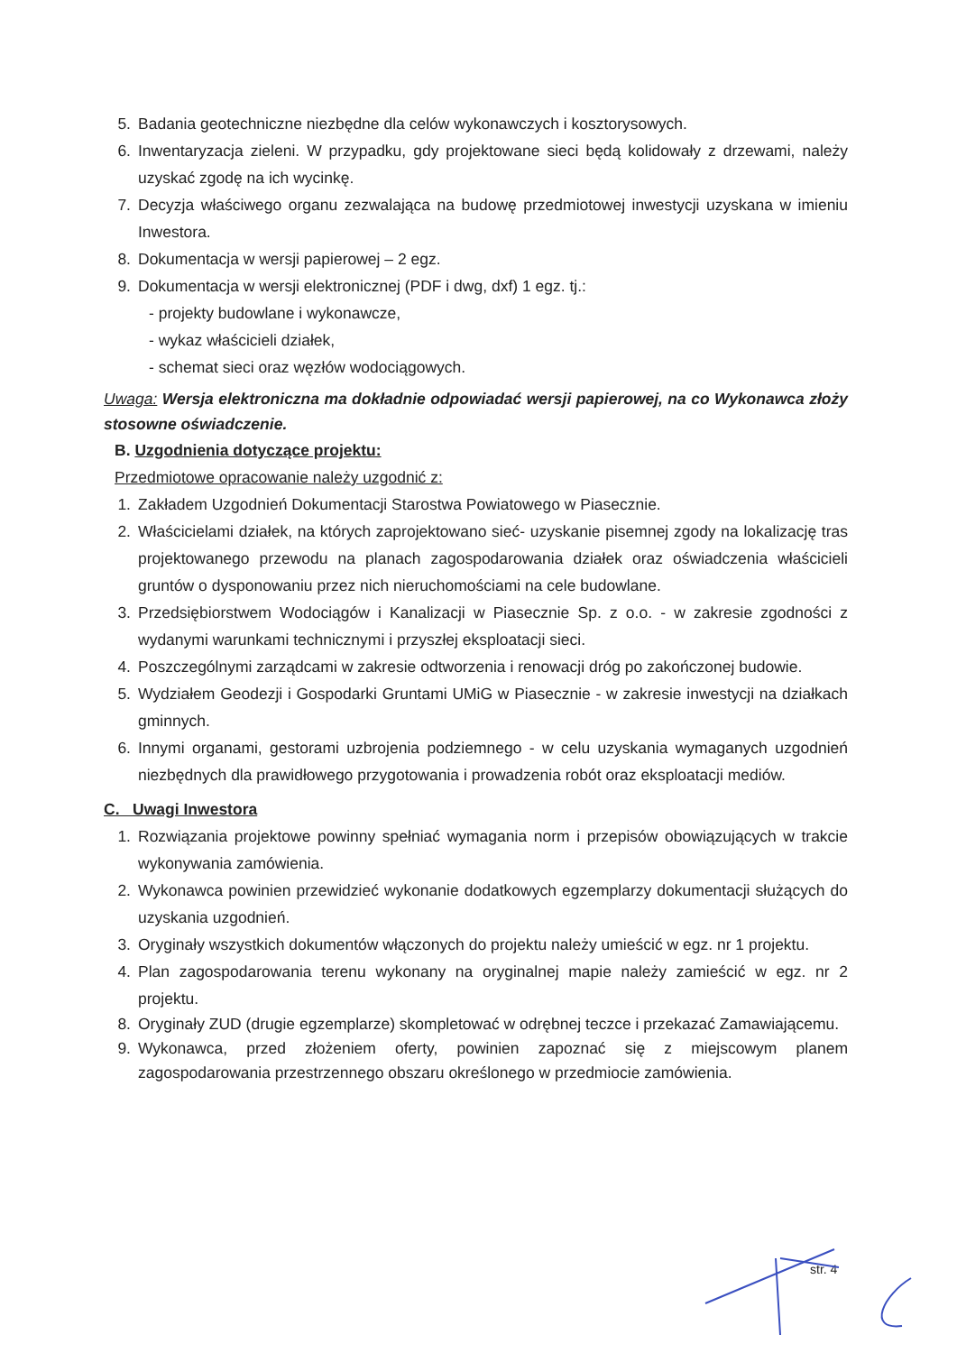5. Badania geotechniczne niezbędne dla celów wykonawczych i kosztorysowych.
6. Inwentaryzacja zieleni. W przypadku, gdy projektowane sieci będą kolidowały z drzewami, należy uzyskać zgodę na ich wycinkę.
7. Decyzja właściwego organu zezwalająca na budowę przedmiotowej inwestycji uzyskana w imieniu Inwestora.
8. Dokumentacja w wersji papierowej – 2 egz.
9. Dokumentacja w wersji elektronicznej (PDF i dwg, dxf) 1 egz. tj.:
- projekty budowlane i wykonawcze,
- wykaz właścicieli działek,
- schemat sieci oraz węzłów wodociągowych.
Uwaga: Wersja elektroniczna ma dokładnie odpowiadać wersji papierowej, na co Wykonawca złoży stosowne oświadczenie.
B. Uzgodnienia dotyczące projektu:
Przedmiotowe opracowanie należy uzgodnić z:
1. Zakładem Uzgodnień Dokumentacji Starostwa Powiatowego w Piasecznie.
2. Właścicielami działek, na których zaprojektowano sieć- uzyskanie pisemnej zgody na lokalizację tras projektowanego przewodu na planach zagospodarowania działek oraz oświadczenia właścicieli gruntów o dysponowaniu przez nich nieruchomościami na cele budowlane.
3. Przedsiębiorstwem Wodociągów i Kanalizacji w Piasecznie Sp. z o.o. - w zakresie zgodności z wydanymi warunkami technicznymi i przyszłej eksploatacji sieci.
4. Poszczególnymi zarządcami w zakresie odtworzenia i renowacji dróg po zakończonej budowie.
5. Wydziałem Geodezji i Gospodarki Gruntami UMiG w Piasecznie - w zakresie inwestycji na działkach gminnych.
6. Innymi organami, gestorami uzbrojenia podziemnego - w celu uzyskania wymaganych uzgodnień niezbędnych dla prawidłowego przygotowania i prowadzenia robót oraz eksploatacji mediów.
C. Uwagi Inwestora
1. Rozwiązania projektowe powinny spełniać wymagania norm i przepisów obowiązujących w trakcie wykonywania zamówienia.
2. Wykonawca powinien przewidzieć wykonanie dodatkowych egzemplarzy dokumentacji służących do uzyskania uzgodnień.
3. Oryginały wszystkich dokumentów włączonych do projektu należy umieścić w egz. nr 1 projektu.
4. Plan zagospodarowania terenu wykonany na oryginalnej mapie należy zamieścić w egz. nr 2 projektu.
8. Oryginały ZUD (drugie egzemplarze) skompletować w odrębnej teczce i przekazać Zamawiającemu.
9. Wykonawca, przed złożeniem oferty, powinien zapoznać się z miejscowym planem zagospodarowania przestrzennego obszaru określonego w przedmiocie zamówienia.
str. 4